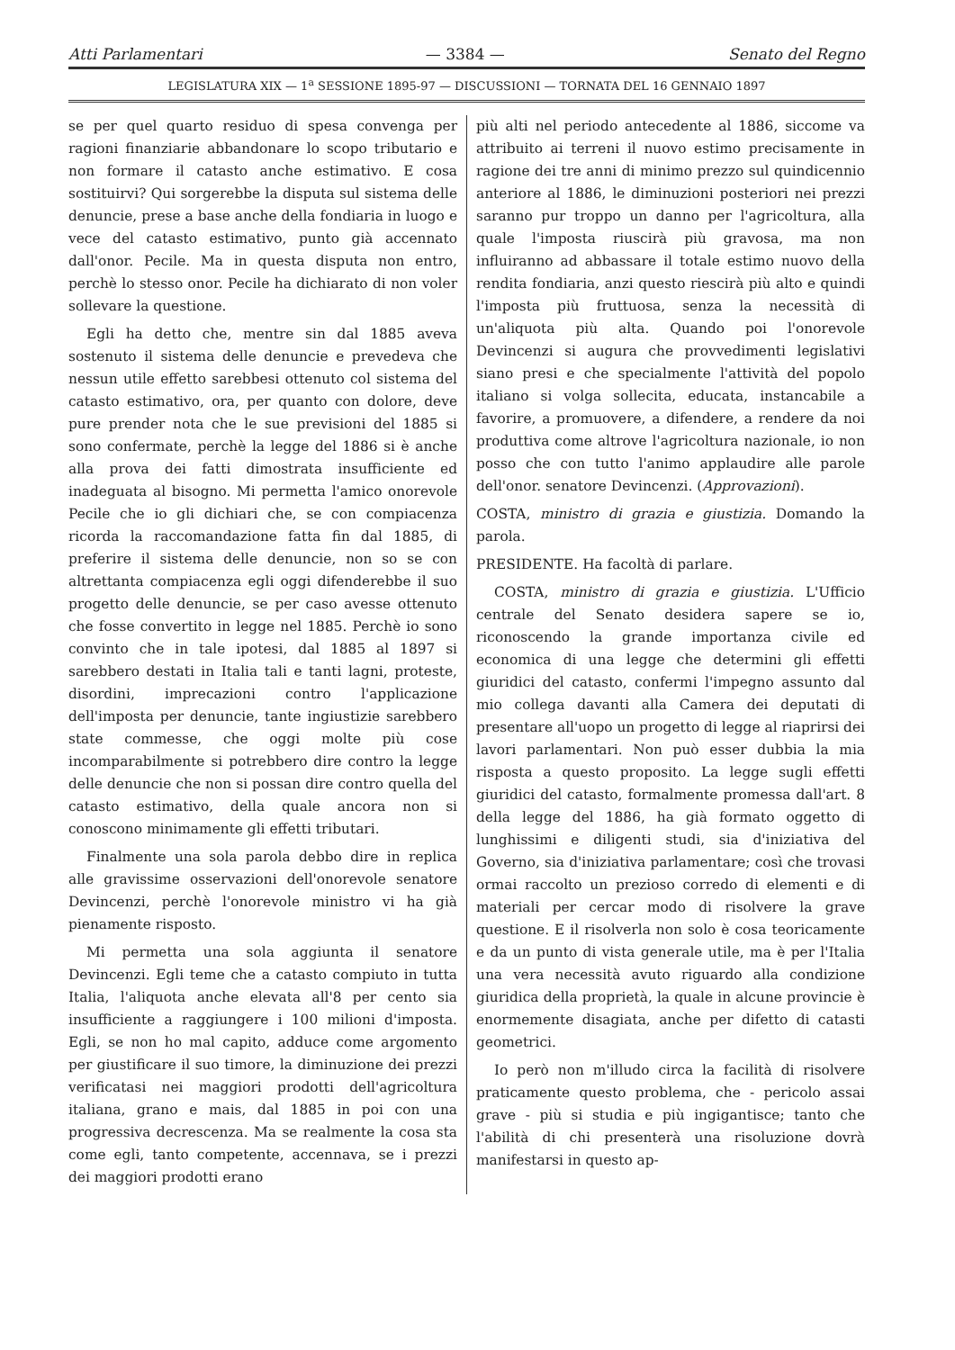Atti Parlamentari — 3384 — Senato del Regno
LEGISLATURA XIX — 1<sup>a</sup> SESSIONE 1895-97 — DISCUSSIONI — TORNATA DEL 16 GENNAIO 1897
se per quel quarto residuo di spesa convenga per ragioni finanziarie abbandonare lo scopo tributario e non formare il catasto anche estimativo. E cosa sostituirvi? Qui sorgerebbe la disputa sul sistema delle denuncie, prese a base anche della fondiaria in luogo e vece del catasto estimativo, punto già accennato dall'onor. Pecile. Ma in questa disputa non entro, perchè lo stesso onor. Pecile ha dichiarato di non voler sollevare la questione.
Egli ha detto che, mentre sin dal 1885 aveva sostenuto il sistema delle denuncie e prevedeva che nessun utile effetto sarebbesi ottenuto col sistema del catasto estimativo, ora, per quanto con dolore, deve pure prender nota che le sue previsioni del 1885 si sono confermate, perchè la legge del 1886 si è anche alla prova dei fatti dimostrata insufficiente ed inadeguata al bisogno. Mi permetta l'amico onorevole Pecile che io gli dichiari che, se con compiacenza ricorda la raccomandazione fatta fin dal 1885, di preferire il sistema delle denuncie, non so se con altrettanta compiacenza egli oggi difenderebbe il suo progetto delle denuncie, se per caso avesse ottenuto che fosse convertito in legge nel 1885. Perchè io sono convinto che in tale ipotesi, dal 1885 al 1897 si sarebbero destati in Italia tali e tanti lagni, proteste, disordini, imprecazioni contro l'applicazione dell'imposta per denuncie, tante ingiustizie sarebbero state commesse, che oggi molte più cose incomparabilmente si potrebbero dire contro la legge delle denuncie che non si possan dire contro quella del catasto estimativo, della quale ancora non si conoscono minimamente gli effetti tributari.
Finalmente una sola parola debbo dire in replica alle gravissime osservazioni dell'onorevole senatore Devincenzi, perchè l'onorevole ministro vi ha già pienamente risposto.
Mi permetta una sola aggiunta il senatore Devincenzi. Egli teme che a catasto compiuto in tutta Italia, l'aliquota anche elevata all'8 per cento sia insufficiente a raggiungere i 100 milioni d'imposta. Egli, se non ho mal capito, adduce come argomento per giustificare il suo timore, la diminuzione dei prezzi verificatasi nei maggiori prodotti dell'agricoltura italiana, grano e mais, dal 1885 in poi con una progressiva decrescenza. Ma se realmente la cosa sta come egli, tanto competente, accennava, se i prezzi dei maggiori prodotti erano
più alti nel periodo antecedente al 1886, siccome va attribuito ai terreni il nuovo estimo precisamente in ragione dei tre anni di minimo prezzo sul quindicennio anteriore al 1886, le diminuzioni posteriori nei prezzi saranno pur troppo un danno per l'agricoltura, alla quale l'imposta riuscirà più gravosa, ma non influiranno ad abbassare il totale estimo nuovo della rendita fondiaria, anzi questo riescirà più alto e quindi l'imposta più fruttuosa, senza la necessità di un'aliquota più alta. Quando poi l'onorevole Devincenzi si augura che provvedimenti legislativi siano presi e che specialmente l'attività del popolo italiano si volga sollecita, educata, instancabile a favorire, a promuovere, a difendere, a rendere da noi produttiva come altrove l'agricoltura nazionale, io non posso che con tutto l'animo applaudire alle parole dell'onor. senatore Devincenzi. (Approvazioni).
COSTA, ministro di grazia e giustizia. Domando la parola.
PRESIDENTE. Ha facoltà di parlare.
COSTA, ministro di grazia e giustizia. L'Ufficio centrale del Senato desidera sapere se io, riconoscendo la grande importanza civile ed economica di una legge che determini gli effetti giuridici del catasto, confermi l'impegno assunto dal mio collega davanti alla Camera dei deputati di presentare all'uopo un progetto di legge al riaprirsi dei lavori parlamentari. Non può esser dubbia la mia risposta a questo proposito. La legge sugli effetti giuridici del catasto, formalmente promessa dall'art. 8 della legge del 1886, ha già formato oggetto di lunghissimi e diligenti studi, sia d'iniziativa del Governo, sia d'iniziativa parlamentare; così che trovasi ormai raccolto un prezioso corredo di elementi e di materiali per cercar modo di risolvere la grave questione. E il risolverla non solo è cosa teoricamente e da un punto di vista generale utile, ma è per l'Italia una vera necessità avuto riguardo alla condizione giuridica della proprietà, la quale in alcune provincie è enormemente disagiata, anche per difetto di catasti geometrici.
Io però non m'illudo circa la facilità di risolvere praticamente questo problema, che - pericolo assai grave - più si studia e più ingigantisce; tanto che l'abilità di chi presenterà una risoluzione dovrà manifestarsi in questo ap-